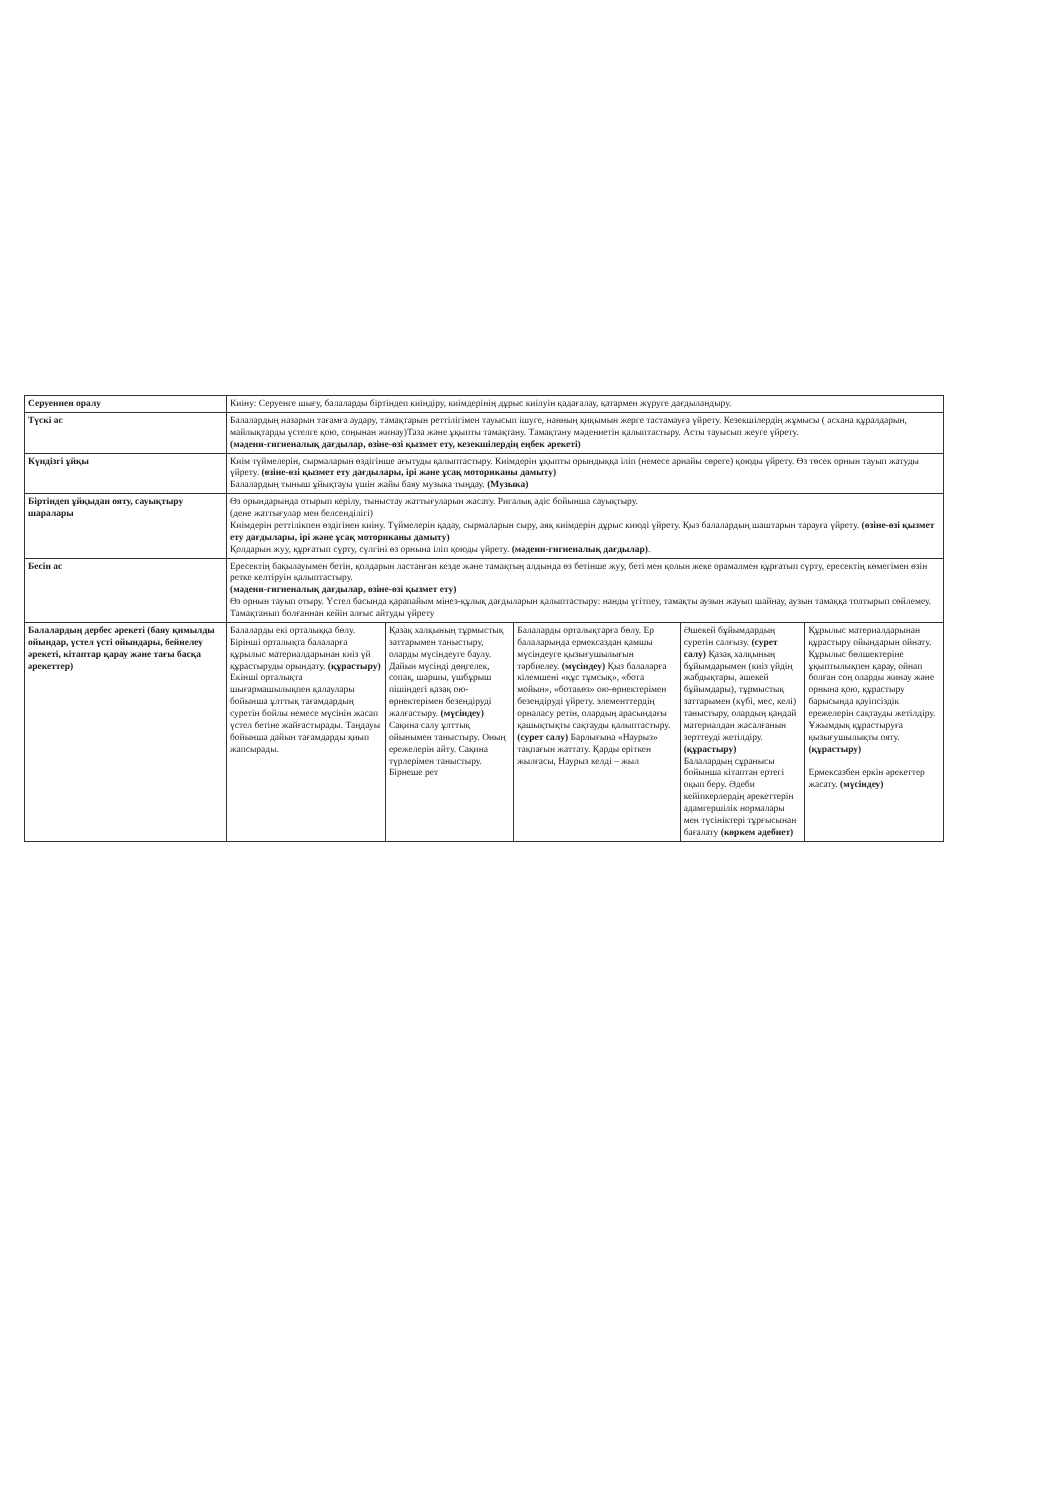| Серуеннен оралу | Киіну: Серуенге шығу, балаларды біртіндеп киіндіру, киімдерінің дұрыс киілуін қадағалау, қатармен жүруге дағдыландыру. | | | | |
| Түскі ас | Балалардың назарын тағамға аудару, тамақтарын реттілігімен тауысып ішуге, нанның қиқымын жерге тастамауға үйрету. Кезекшілердің жұмысы ( асхана құралдарын, майлықтарды үстелге қою, соңынан жинау)Таза және ұқыпты тамақтану. Тамақтану мәдениетін қалыптастыру. Асты тауысып жеуге үйрету. (мәдени-гигиеналық дағдылар, өзіне-өзі қызмет ету, кезекшілердің еңбек әрекеті) | | | | |
| Күндізгі ұйқы | Киім түймелерін, сырмаларын өздігінше ағытуды қалыптастыру. Киімдерін ұқыпты орындыққа іліп (немесе арнайы сөреге) қоюды үйрету. Өз төсек орнын тауып жатуды үйрету. (өзіне-өзі қызмет ету дағдылары, ірі және ұсақ моториканы дамыту) Балалардың тыныш ұйықтауы үшін жайы баяу музыка тыңдау. (Музыка) | | | | |
| Біртіндеп ұйқыдан ояту, сауықтыру шаралары | Өз орындарында отырып керілу, тыныстау жаттығуларын жасату. Ригалық әдіс бойынша сауықтыру. (дене жаттығулар мен белсенділігі) Киімдерін реттілікпен өздігінен киіну. Түймелерін қадау, сырмаларын сыру, аяқ киімдерін дұрыс киюді үйрету. Қыз балалардың шаштарын тарауға үйрету. (өзіне-өзі қызмет ету дағдылары, ірі және ұсақ моториканы дамыту) Қолдарын жуу, құрғатып сүрту, сүлгіні өз орнына іліп қоюды үйрету. (мәдени-гигиеналық дағдылар) . | | | | |
| Бесін ас | Ересектің бақылауымен бетін, қолдарын ластанған кезде және тамақтың алдында өз бетінше жуу, беті мен қолын жеке орамалмен құрғатып сүрту, ересектің көмегімен өзін ретке келтіруін қалыптастыру. (мәдени-гигиеналық дағдылар, өзіне-өзі қызмет ету) Өз орнын тауып отыру. Үстел басында қарапайым мінез-құлық дағдыларын қалыптастыру: нанды үгітпеу, тамақты аузын жауып шайнау, аузын тамаққа толтырып сөйлемеу. Тамақтанып болғаннан кейін алғыс айтуды үйрету | | | | |
| Балалардың дербес әрекеті (баяу қимылды ойындар, үстел үсті ойындары, бейнелеу әрекеті, кітаптар қарау және тағы басқа әрекеттер) | Балаларды екі орталыққа бөлу. Бірінші орталықта балаларға құрылыс материалдарынан киіз үй құрастыруды орындату. (құрастыру) Екінші орталықта шығармашылықпен қалаулары бойынша ұлттық тағамдардың суретін бойлы немесе мүсінін жасап үстел бетіне жайғастырады. Таңдауы бойынша дайын тағамдарды қиып жапсырады. | Қазақ халқының тұрмыстық заттарымен таныстыру, оларды мүсіндеуге баулу. Дайын мүсінді дөңгелек, сопақ, шаршы, үшбұрыш пішіндегі қазақ ою-өрнектерімен безендіруді жалғастыру. (мүсіндеу) Сақина салу ұлттық ойынымен таныстыру. Оның ережелерін айту. Сақина түрлерімен таныстыру. Бірнеше рет | Балаларды орталықтарға бөлу. Ер балаларында ермексаздан қамшы мүсіндеуге қызығушылығын тәрбиелеу. (мүсіндеу) Қыз балаларға кілемшені «құс тұмсық», «бота мойын», «ботакөз» ою-өрнектерімен безендіруді үйрету. элементтердің орналасу ретін, олардың арасындағы қашықтықты сақтауды қалыптастыру. (сурет салу) Барлығына «Наурыз» тақпағын жаттату. Қарды еріткен жылғасы, Наурыз келді – жыл | Әшекей бұйымдардың суретін салғызу. (сурет салу) Қазақ халқының бұйымдарымен (киіз үйдің жабдықтары, әшекей бұйымдары), тұрмыстық заттарымен (күбі, мес, келі) таныстыру, олардың қандай материалдан жасалғанын зерттеуді жетілдіру. (құрастыру) Балалардың сұранысы бойынша кітаптан ертегі оқып беру. Әдеби кейіпкерлердің әрекеттерін адамгершілік нормалары мен түсініктері тұрғысынан бағалату (көркем әдебиет) | Құрылыс материалдарынан құрастыру ойындарын ойнату. Құрылыс бөлшектеріне ұқыптылықпен қарау, ойнап болған соң оларды жинау және орнына қою, құрастыру барысында қауіпсіздік ережелерін сақтауды жетілдіру. Ұжымдық құрастыруға қызығушылықты ояту. (құрастыру) Ермексазбен еркін әрекеттер жасату. (мүсіндеу) |